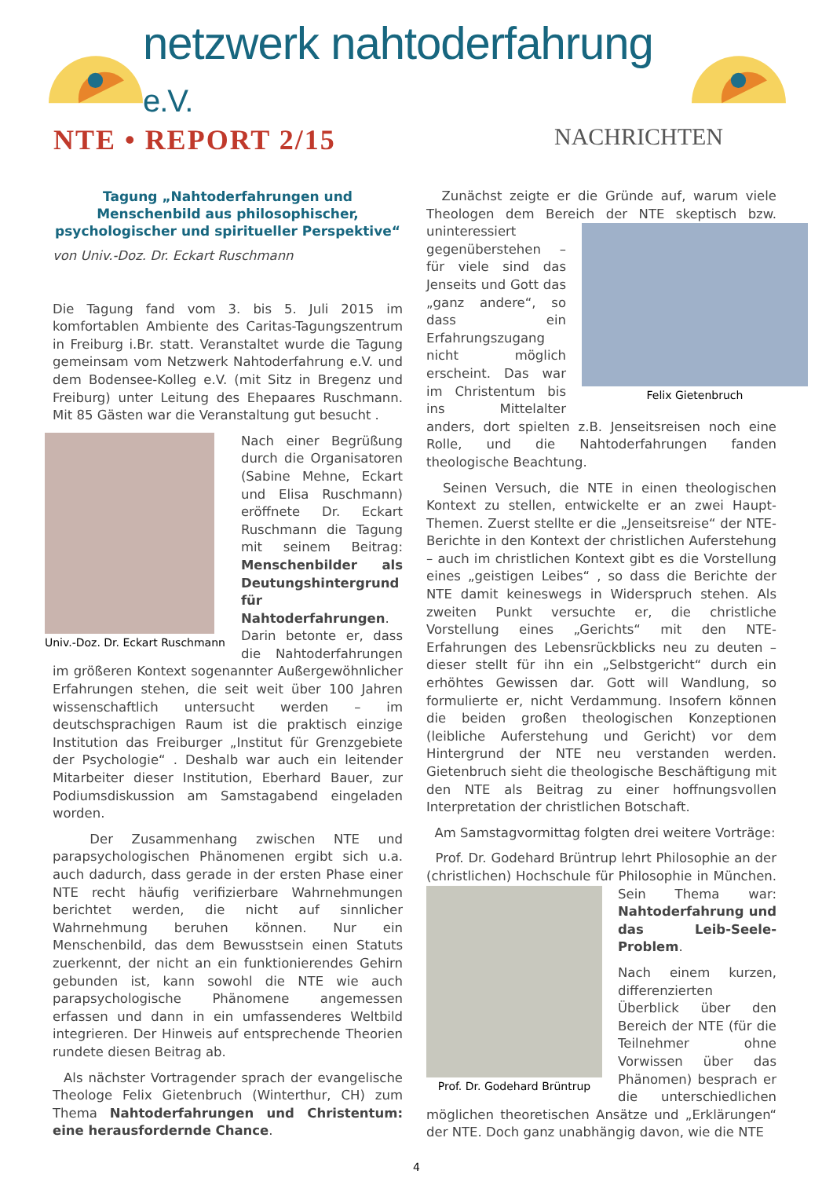netzwerk nahtoderfahrung e.V.
NTE • REPORT 2/15
NACHRICHTEN
Tagung „Nahtoderfahrungen und Menschenbild aus philosophischer, psychologischer und spiritueller Perspektive“
von Univ.-Doz. Dr. Eckart Ruschmann
Die Tagung fand vom 3. bis 5. Juli 2015 im komfortablen Ambiente des Caritas-Tagungszentrum in Freiburg i.Br. statt. Veranstaltet wurde die Tagung gemeinsam vom Netzwerk Nahtoderfahrung e.V. und dem Bodensee-Kolleg e.V. (mit Sitz in Bregenz und Freiburg) unter Leitung des Ehepaares Ruschmann. Mit 85 Gästen war die Veranstaltung gut besucht .
Univ.-Doz. Dr. Eckart Ruschmann
Nach einer Begrüßung durch die Organisatoren (Sabine Mehne, Eckart und Elisa Ruschmann) eröffnete Dr. Eckart Ruschmann die Tagung mit seinem Beitrag: Menschenbilder als Deutungshintergrund für Nahtoderfahrungen. Darin betonte er, dass die Nahtoderfahrungen im größeren Kontext sogenannter Außergewöhnlicher Erfahrungen stehen, die seit weit über 100 Jahren wissenschaftlich untersucht werden – im deutschsprachigen Raum ist die praktisch einzige Institution das Freiburger „Institut für Grenzgebiete der Psychologie“ . Deshalb war auch ein leitender Mitarbeiter dieser Institution, Eberhard Bauer, zur Podiumsdiskussion am Samstagabend eingeladen worden.
Der Zusammenhang zwischen NTE und parapsychologischen Phänomenen ergibt sich u.a. auch dadurch, dass gerade in der ersten Phase einer NTE recht häufig verifizierbare Wahrnehmungen berichtet werden, die nicht auf sinnlicher Wahrnehmung beruhen können. Nur ein Menschenbild, das dem Bewusstsein einen Statuts zuerkennt, der nicht an ein funktionierendes Gehirn gebunden ist, kann sowohl die NTE wie auch parapsychologische Phänomene angemessen erfassen und dann in ein umfassenderes Weltbild integrieren. Der Hinweis auf entsprechende Theorien rundete diesen Beitrag ab.
Als nächster Vortragender sprach der evangelische Theologe Felix Gietenbruch (Winterthur, CH) zum Thema Nahtoderfahrungen und Christentum: eine herausfordernde Chance.
Zunächst zeigte er die Gründe auf, warum viele Theologen dem Bereich der NTE skeptisch bzw. Felix Gietenbruch uninteressiert gegenüberstehen – für viele sind das Jenseits und Gott das „ganz andere“, so dass ein Erfahrungszugang nicht möglich erscheint. Das war im Christentum bis ins Mittelalter anders, dort spielten z.B. Jenseitsreisen noch eine Rolle, und die Nahtoderfahrungen fanden theologische Beachtung.
Seinen Versuch, die NTE in einen theologischen Kontext zu stellen, entwickelte er an zwei Haupt-Themen. Zuerst stellte er die „Jenseitsreise“ der NTE-Berichte in den Kontext der christlichen Auferstehung – auch im christlichen Kontext gibt es die Vorstellung eines „geistigen Leibes“ , so dass die Berichte der NTE damit keineswegs in Widerspruch stehen. Als zweiten Punkt versuchte er, die christliche Vorstellung eines „Gerichts“ mit den NTE-Erfahrungen des Lebensrückblicks neu zu deuten – dieser stellt für ihn ein „Selbstgericht“ durch ein erhöhtes Gewissen dar. Gott will Wandlung, so formulierte er, nicht Verdammung. Insofern können die beiden großen theologischen Konzeptionen (leibliche Auferstehung und Gericht) vor dem Hintergrund der NTE neu verstanden werden. Gietenbruch sieht die theologische Beschäftigung mit den NTE als Beitrag zu einer hoffnungsvollen Interpretation der christlichen Botschaft.
Am Samstagvormittag folgten drei weitere Vorträge:
Prof. Dr. Godehard Brüntrup lehrt Philosophie an der (christlichen) Hochschule für Philosophie in Prof. Dr. Godehard Brüntrup München. Sein Thema war: Nahtoderfahrung und das Leib-Seele-Problem.
Nach einem kurzen, differenzierten Überblick über den Bereich der NTE (für die Teilnehmer ohne Vorwissen über das Phänomen) besprach er die unterschiedlichen möglichen theoretischen Ansätze und „Erklärungen“ der NTE. Doch ganz unabhängig davon, wie die NTE
4